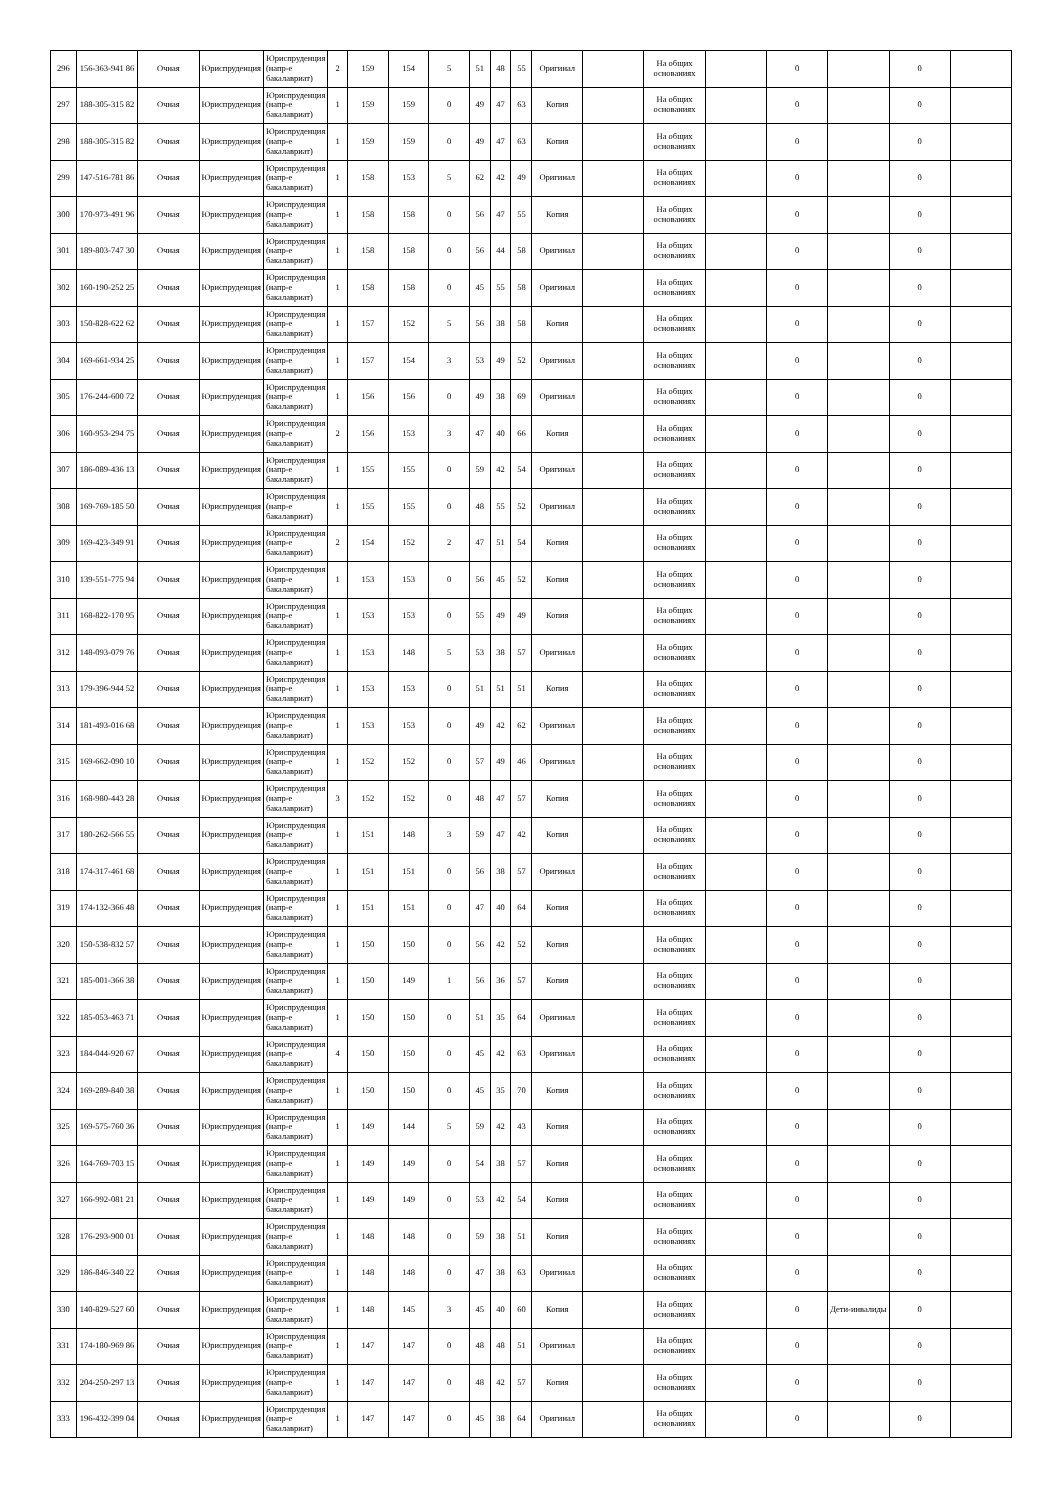| 296 | 156-363-941 86 | Очная | Юриспруденция | Юриспруденция (напр-е бакалавриат) | 2 | 159 | 154 | 5 | 51 | 48 | 55 | Оригинал | | На общих основаниях | | 0 | | 0 | |
| 297 | 188-305-315 82 | Очная | Юриспруденция | Юриспруденция (напр-е бакалавриат) | 1 | 159 | 159 | 0 | 49 | 47 | 63 | Копия | | На общих основаниях | | 0 | | 0 | |
| 298 | 188-305-315 82 | Очная | Юриспруденция | Юриспруденция (напр-е бакалавриат) | 1 | 159 | 159 | 0 | 49 | 47 | 63 | Копия | | На общих основаниях | | 0 | | 0 | |
| 299 | 147-516-781 86 | Очная | Юриспруденция | Юриспруденция (напр-е бакалавриат) | 1 | 158 | 153 | 5 | 62 | 42 | 49 | Оригинал | | На общих основаниях | | 0 | | 0 | |
| 300 | 170-973-491 96 | Очная | Юриспруденция | Юриспруденция (напр-е бакалавриат) | 1 | 158 | 158 | 0 | 56 | 47 | 55 | Копия | | На общих основаниях | | 0 | | 0 | |
| 301 | 189-803-747 30 | Очная | Юриспруденция | Юриспруденция (напр-е бакалавриат) | 1 | 158 | 158 | 0 | 56 | 44 | 58 | Оригинал | | На общих основаниях | | 0 | | 0 | |
| 302 | 160-190-252 25 | Очная | Юриспруденция | Юриспруденция (напр-е бакалавриат) | 1 | 158 | 158 | 0 | 45 | 55 | 58 | Оригинал | | На общих основаниях | | 0 | | 0 | |
| 303 | 150-828-622 62 | Очная | Юриспруденция | Юриспруденция (напр-е бакалавриат) | 1 | 157 | 152 | 5 | 56 | 38 | 58 | Копия | | На общих основаниях | | 0 | | 0 | |
| 304 | 169-661-934 25 | Очная | Юриспруденция | Юриспруденция (напр-е бакалавриат) | 1 | 157 | 154 | 3 | 53 | 49 | 52 | Оригинал | | На общих основаниях | | 0 | | 0 | |
| 305 | 176-244-600 72 | Очная | Юриспруденция | Юриспруденция (напр-е бакалавриат) | 1 | 156 | 156 | 0 | 49 | 38 | 69 | Оригинал | | На общих основаниях | | 0 | | 0 | |
| 306 | 160-953-294 75 | Очная | Юриспруденция | Юриспруденция (напр-е бакалавриат) | 2 | 156 | 153 | 3 | 47 | 40 | 66 | Копия | | На общих основаниях | | 0 | | 0 | |
| 307 | 186-089-436 13 | Очная | Юриспруденция | Юриспруденция (напр-е бакалавриат) | 1 | 155 | 155 | 0 | 59 | 42 | 54 | Оригинал | | На общих основаниях | | 0 | | 0 | |
| 308 | 169-769-185 50 | Очная | Юриспруденция | Юриспруденция (напр-е бакалавриат) | 1 | 155 | 155 | 0 | 48 | 55 | 52 | Оригинал | | На общих основаниях | | 0 | | 0 | |
| 309 | 169-423-349 91 | Очная | Юриспруденция | Юриспруденция (напр-е бакалавриат) | 2 | 154 | 152 | 2 | 47 | 51 | 54 | Копия | | На общих основаниях | | 0 | | 0 | |
| 310 | 139-551-775 94 | Очная | Юриспруденция | Юриспруденция (напр-е бакалавриат) | 1 | 153 | 153 | 0 | 56 | 45 | 52 | Копия | | На общих основаниях | | 0 | | 0 | |
| 311 | 168-822-170 95 | Очная | Юриспруденция | Юриспруденция (напр-е бакалавриат) | 1 | 153 | 153 | 0 | 55 | 49 | 49 | Копия | | На общих основаниях | | 0 | | 0 | |
| 312 | 148-093-079 76 | Очная | Юриспруденция | Юриспруденция (напр-е бакалавриат) | 1 | 153 | 148 | 5 | 53 | 38 | 57 | Оригинал | | На общих основаниях | | 0 | | 0 | |
| 313 | 179-396-944 52 | Очная | Юриспруденция | Юриспруденция (напр-е бакалавриат) | 1 | 153 | 153 | 0 | 51 | 51 | 51 | Копия | | На общих основаниях | | 0 | | 0 | |
| 314 | 181-493-016 68 | Очная | Юриспруденция | Юриспруденция (напр-е бакалавриат) | 1 | 153 | 153 | 0 | 49 | 42 | 62 | Оригинал | | На общих основаниях | | 0 | | 0 | |
| 315 | 169-662-090 10 | Очная | Юриспруденция | Юриспруденция (напр-е бакалавриат) | 1 | 152 | 152 | 0 | 57 | 49 | 46 | Оригинал | | На общих основаниях | | 0 | | 0 | |
| 316 | 168-980-443 28 | Очная | Юриспруденция | Юриспруденция (напр-е бакалавриат) | 3 | 152 | 152 | 0 | 48 | 47 | 57 | Копия | | На общих основаниях | | 0 | | 0 | |
| 317 | 180-262-566 55 | Очная | Юриспруденция | Юриспруденция (напр-е бакалавриат) | 1 | 151 | 148 | 3 | 59 | 47 | 42 | Копия | | На общих основаниях | | 0 | | 0 | |
| 318 | 174-317-461 68 | Очная | Юриспруденция | Юриспруденция (напр-е бакалавриат) | 1 | 151 | 151 | 0 | 56 | 38 | 57 | Оригинал | | На общих основаниях | | 0 | | 0 | |
| 319 | 174-132-366 48 | Очная | Юриспруденция | Юриспруденция (напр-е бакалавриат) | 1 | 151 | 151 | 0 | 47 | 40 | 64 | Копия | | На общих основаниях | | 0 | | 0 | |
| 320 | 150-538-832 57 | Очная | Юриспруденция | Юриспруденция (напр-е бакалавриат) | 1 | 150 | 150 | 0 | 56 | 42 | 52 | Копия | | На общих основаниях | | 0 | | 0 | |
| 321 | 185-001-366 38 | Очная | Юриспруденция | Юриспруденция (напр-е бакалавриат) | 1 | 150 | 149 | 1 | 56 | 36 | 57 | Копия | | На общих основаниях | | 0 | | 0 | |
| 322 | 185-053-463 71 | Очная | Юриспруденция | Юриспруденция (напр-е бакалавриат) | 1 | 150 | 150 | 0 | 51 | 35 | 64 | Оригинал | | На общих основаниях | | 0 | | 0 | |
| 323 | 184-044-920 67 | Очная | Юриспруденция | Юриспруденция (напр-е бакалавриат) | 4 | 150 | 150 | 0 | 45 | 42 | 63 | Оригинал | | На общих основаниях | | 0 | | 0 | |
| 324 | 169-289-840 38 | Очная | Юриспруденция | Юриспруденция (напр-е бакалавриат) | 1 | 150 | 150 | 0 | 45 | 35 | 70 | Копия | | На общих основаниях | | 0 | | 0 | |
| 325 | 169-575-760 36 | Очная | Юриспруденция | Юриспруденция (напр-е бакалавриат) | 1 | 149 | 144 | 5 | 59 | 42 | 43 | Копия | | На общих основаниях | | 0 | | 0 | |
| 326 | 164-769-703 15 | Очная | Юриспруденция | Юриспруденция (напр-е бакалавриат) | 1 | 149 | 149 | 0 | 54 | 38 | 57 | Копия | | На общих основаниях | | 0 | | 0 | |
| 327 | 166-992-081 21 | Очная | Юриспруденция | Юриспруденция (напр-е бакалавриат) | 1 | 149 | 149 | 0 | 53 | 42 | 54 | Копия | | На общих основаниях | | 0 | | 0 | |
| 328 | 176-293-900 01 | Очная | Юриспруденция | Юриспруденция (напр-е бакалавриат) | 1 | 148 | 148 | 0 | 59 | 38 | 51 | Копия | | На общих основаниях | | 0 | | 0 | |
| 329 | 186-846-340 22 | Очная | Юриспруденция | Юриспруденция (напр-е бакалавриат) | 1 | 148 | 148 | 0 | 47 | 38 | 63 | Оригинал | | На общих основаниях | | 0 | | 0 | |
| 330 | 140-829-527 60 | Очная | Юриспруденция | Юриспруденция (напр-е бакалавриат) | 1 | 148 | 145 | 3 | 45 | 40 | 60 | Копия | | На общих основаниях | | 0 | Дети-инвалиды | 0 | |
| 331 | 174-180-969 86 | Очная | Юриспруденция | Юриспруденция (напр-е бакалавриат) | 1 | 147 | 147 | 0 | 48 | 48 | 51 | Оригинал | | На общих основаниях | | 0 | | 0 | |
| 332 | 204-250-297 13 | Очная | Юриспруденция | Юриспруденция (напр-е бакалавриат) | 1 | 147 | 147 | 0 | 48 | 42 | 57 | Копия | | На общих основаниях | | 0 | | 0 | |
| 333 | 196-432-399 04 | Очная | Юриспруденция | Юриспруденция (напр-е бакалавриат) | 1 | 147 | 147 | 0 | 45 | 38 | 64 | Оригинал | | На общих основаниях | | 0 | | 0 | |